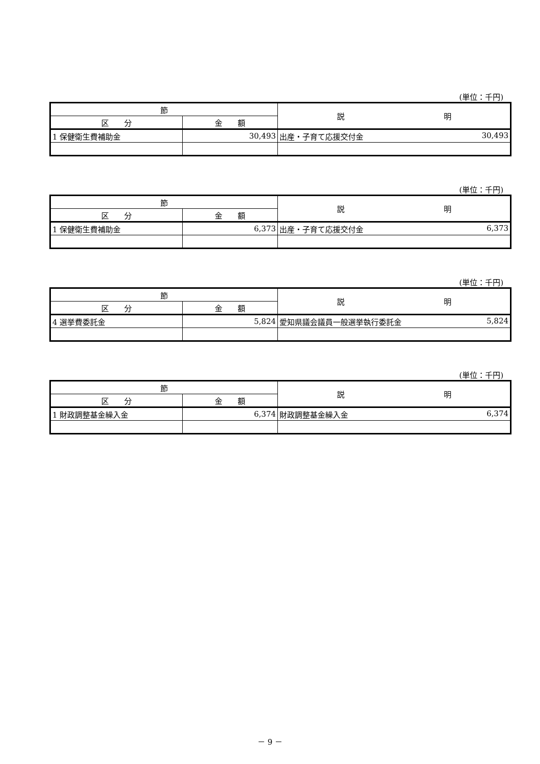(単位：千円)
| 節 | | 説 明 |
| --- | --- | --- |
| 区 分 | 金 額 | |
| 1 保健衛生費補助金 | 30,493 | 出産・子育て応援交付金 30,493 |
(単位：千円)
| 節 | | 説 明 |
| --- | --- | --- |
| 区 分 | 金 額 | |
| 1 保健衛生費補助金 | 6,373 | 出産・子育て応援交付金 6,373 |
(単位：千円)
| 節 | | 説 明 |
| --- | --- | --- |
| 区 分 | 金 額 | |
| 4 選挙費委託金 | 5,824 | 愛知県議会議員一般選挙執行委託金 5,824 |
(単位：千円)
| 節 | | 説 明 |
| --- | --- | --- |
| 区 分 | 金 額 | |
| 1 財政調整基金繰入金 | 6,374 | 財政調整基金繰入金 6,374 |
－ 9 －